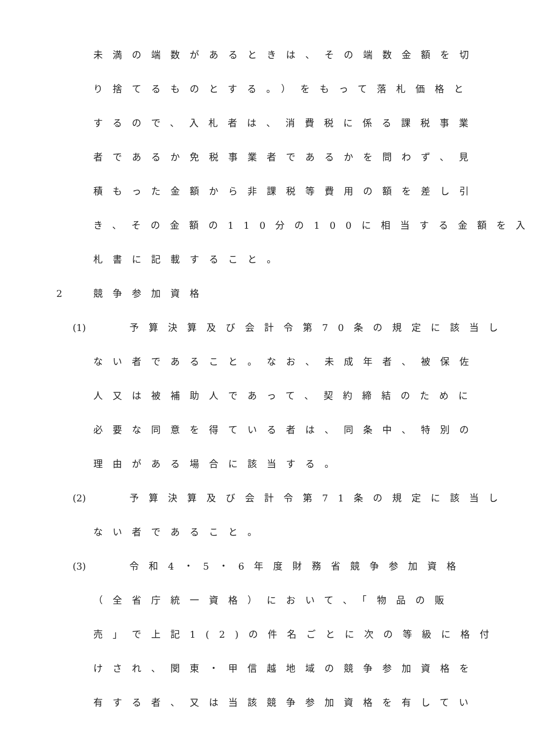未満の端数があるときは、その端数金額を切
り捨てるものとする。）をもって落札価格と
するので、入札者は、消費税に係る課税事業
者であるか免税事業者であるかを問わず、見
積もった金額から非課税等費用の額を差し引
き、その金額の110分の100に相当する金額を入
札書に記載すること。
2 競争参加資格
(1) 予算決算及び会計令第70条の規定に該当し
ない者であること。なお、未成年者、被保佐
人又は被補助人であって、契約締結のために
必要な同意を得ている者は、同条中、特別の
理由がある場合に該当する。
(2) 予算決算及び会計令第71条の規定に該当し
ない者であること。
(3) 令和4・5・6年度財務省競争参加資格
（全省庁統一資格）において、「物品の販
売」で上記1(2)の件名ごとに次の等級に格付
けされ、関東・甲信越地域の競争参加資格を
有する者、又は当該競争参加資格を有してい